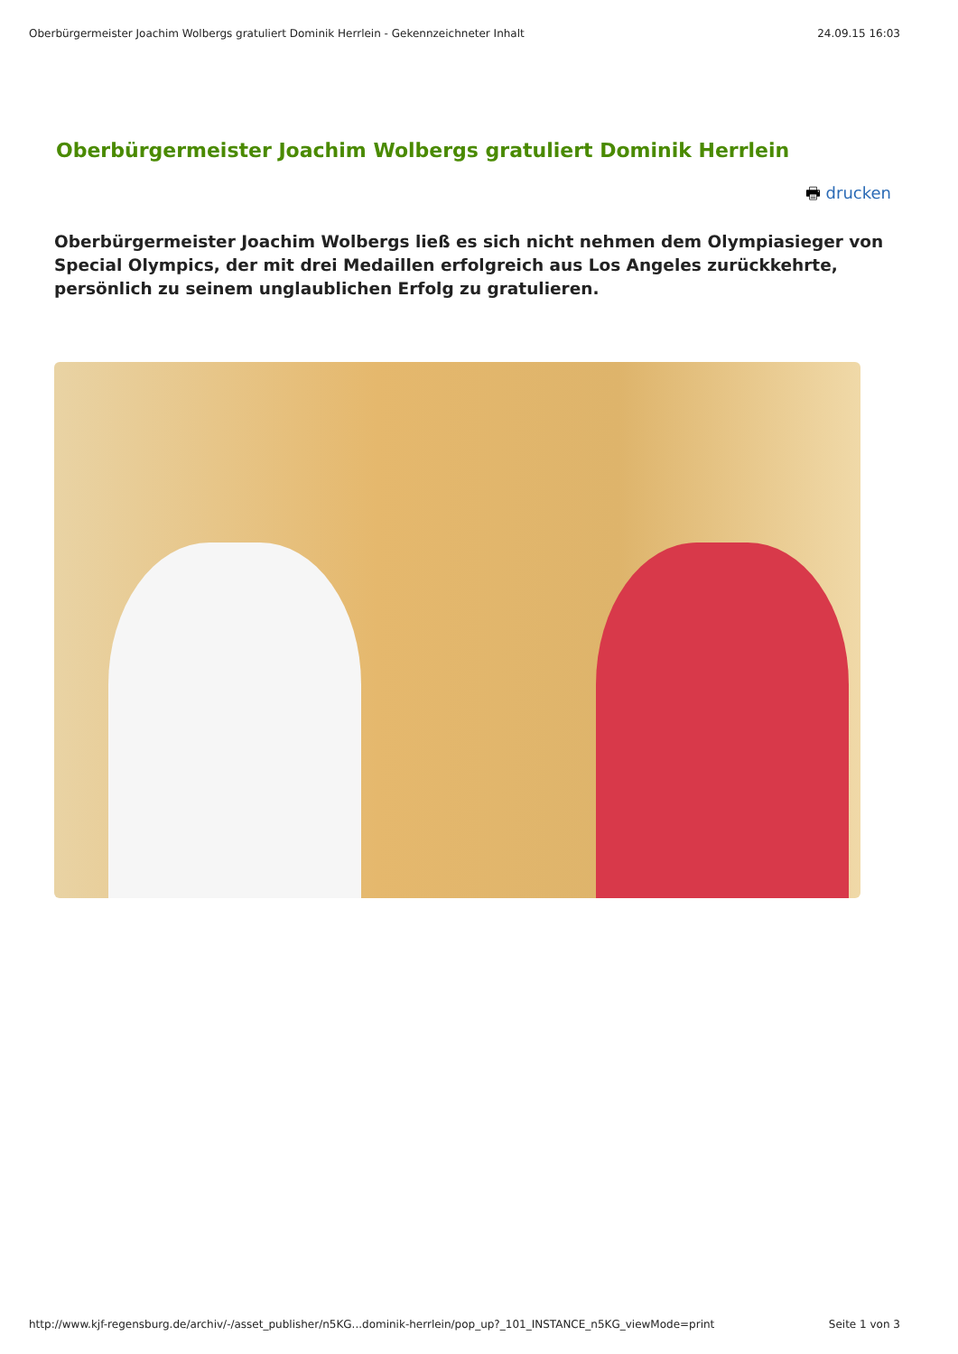Oberbürgermeister Joachim Wolbergs gratuliert Dominik Herrlein - Gekennzeichneter Inhalt 24.09.15 16:03
Oberbürgermeister Joachim Wolbergs gratuliert Dominik Herrlein
🖶 drucken
Oberbürgermeister Joachim Wolbergs ließ es sich nicht nehmen dem Olympiasieger von Special Olympics, der mit drei Medaillen erfolgreich aus Los Angeles zurückkehrte, persönlich zu seinem unglaublichen Erfolg zu gratulieren.
http://www.kjf-regensburg.de/archiv/-/asset_publisher/n5KG...dominik-herrlein/pop_up?_101_INSTANCE_n5KG_viewMode=print Seite 1 von 3